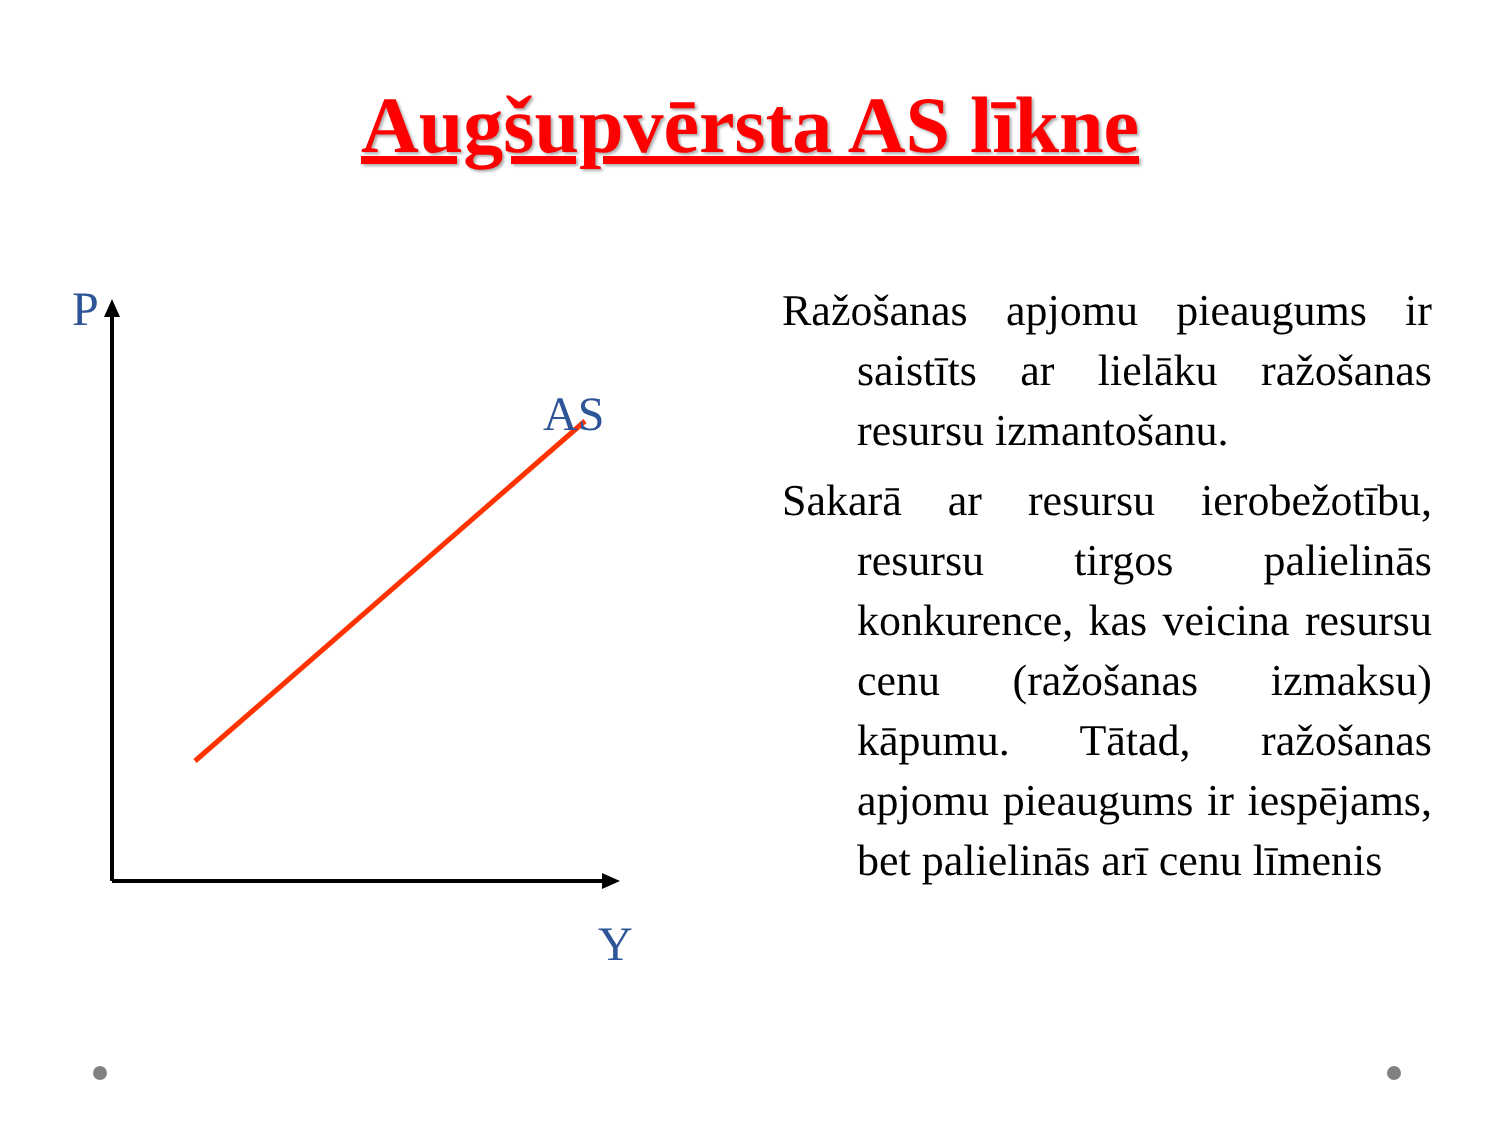Augšupvērsta AS līkne
P
AS
Y
Ražošanas apjomu pieaugums ir saistīts ar lielāku ražošanas resursu izmantošanu.
Sakarā ar resursu ierobežotību, resursu tirgos palielinās konkurence, kas veicina resursu cenu (ražošanas izmaksu) kāpumu. Tātad, ražošanas apjomu pieaugums ir iespējams, bet palielinās arī cenu līmenis